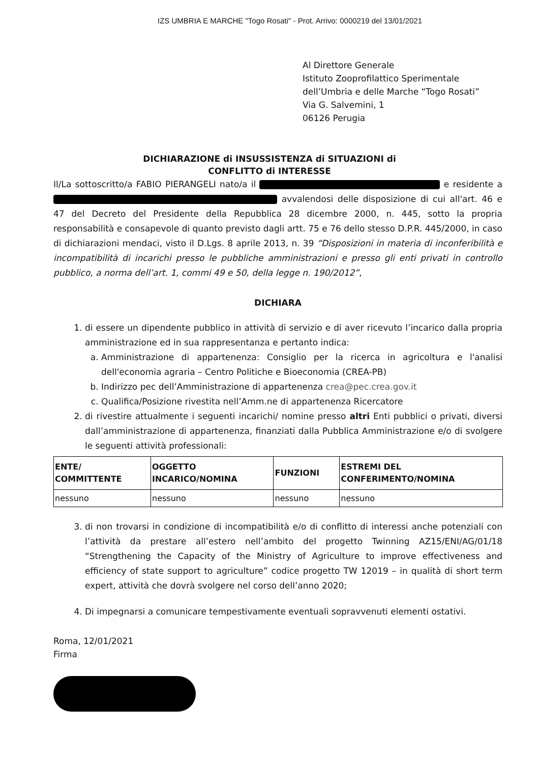IZS UMBRIA E MARCHE "Togo Rosati" - Prot. Arrivo: 0000219 del 13/01/2021
Al Direttore Generale
Istituto Zooprofilattico Sperimentale
dell’Umbria e delle Marche “Togo Rosati”
Via G. Salvemini, 1
06126 Perugia
DICHIARAZIONE di INSUSSISTENZA di SITUAZIONI di
CONFLITTO di INTERESSE
Il/La sottoscritto/a FABIO PIERANGELI nato/a il e residente a avvalendosi delle disposizione di cui all'art. 46 e 47 del Decreto del Presidente della Repubblica 28 dicembre 2000, n. 445, sotto la propria responsabilità e consapevole di quanto previsto dagli artt. 75 e 76 dello stesso D.P.R. 445/2000, in caso di dichiarazioni mendaci, visto il D.Lgs. 8 aprile 2013, n. 39 “Disposizioni in materia di inconferibilità e incompatibilità di incarichi presso le pubbliche amministrazioni e presso gli enti privati in controllo pubblico, a norma dell’art. 1, commi 49 e 50, della legge n. 190/2012”,
DICHIARA
1. di essere un dipendente pubblico in attività di servizio e di aver ricevuto l’incarico dalla propria amministrazione ed in sua rappresentanza e pertanto indica:
a. Amministrazione di appartenenza: Consiglio per la ricerca in agricoltura e l'analisi dell'economia agraria – Centro Politiche e Bioeconomia (CREA-PB)
b. Indirizzo pec dell’Amministrazione di appartenenza crea@pec.crea.gov.it
c. Qualifica/Posizione rivestita nell’Amm.ne di appartenenza Ricercatore
2. di rivestire attualmente i seguenti incarichi/ nomine presso altri Enti pubblici o privati, diversi dall’amministrazione di appartenenza, finanziati dalla Pubblica Amministrazione e/o di svolgere le seguenti attività professionali:
| ENTE/ COMMITTENTE | OGGETTO INCARICO/NOMINA | FUNZIONI | ESTREMI DEL CONFERIMENTO/NOMINA |
| --- | --- | --- | --- |
| nessuno | nessuno | nessuno | nessuno |
3. di non trovarsi in condizione di incompatibilità e/o di conflitto di interessi anche potenziali con l’attività da prestare all’estero nell’ambito del progetto Twinning AZ15/ENI/AG/01/18 “Strengthening the Capacity of the Ministry of Agriculture to improve effectiveness and efficiency of state support to agriculture” codice progetto TW 12019 – in qualità di short term expert, attività che dovrà svolgere nel corso dell’anno 2020;
4. Di impegnarsi a comunicare tempestivamente eventuali sopravvenuti elementi ostativi.
Roma, 12/01/2021
Firma